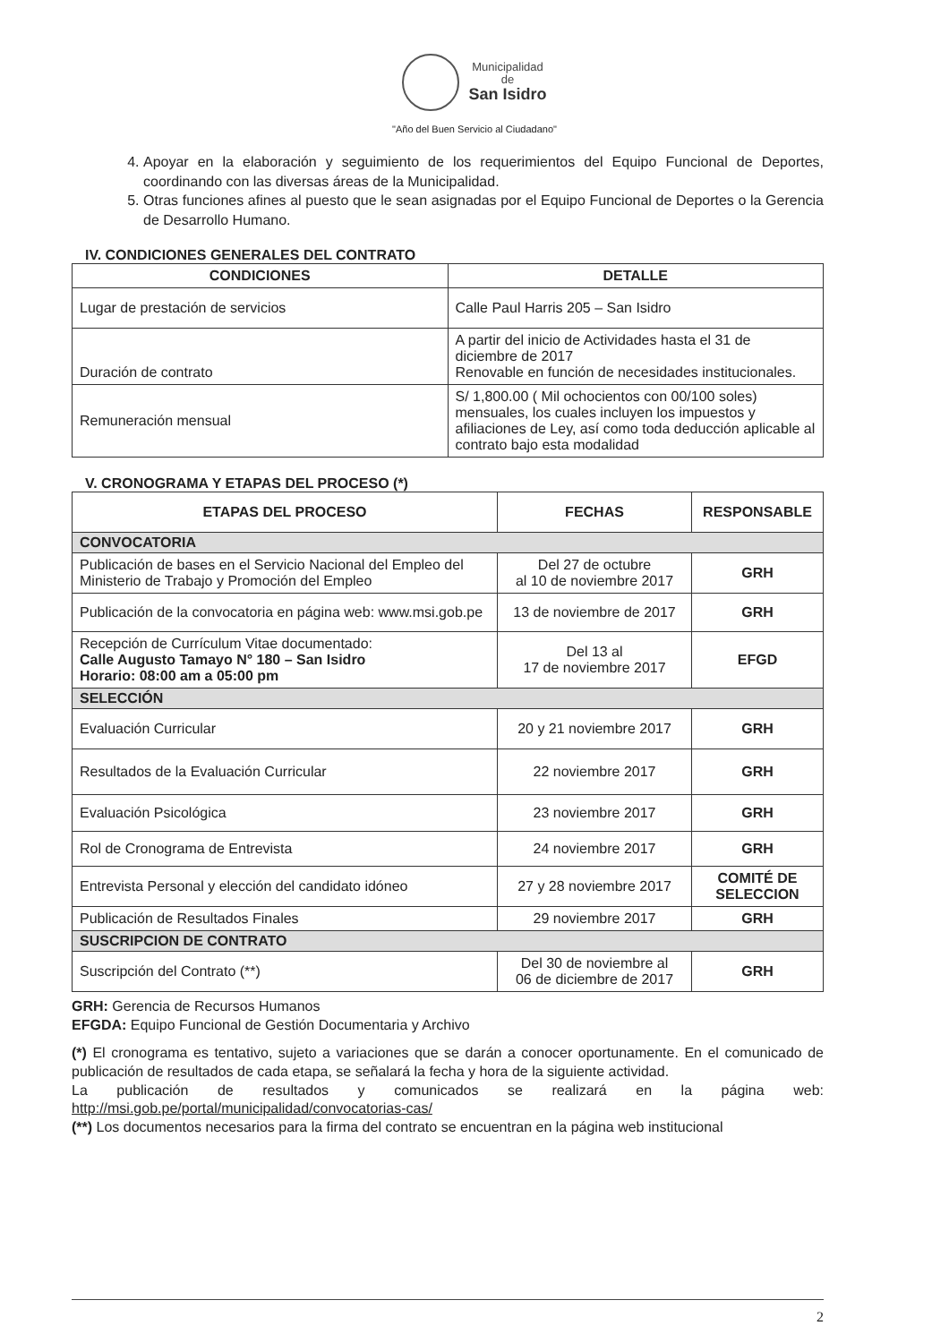Municipalidad
de
San Isidro
"Año del Buen Servicio al Ciudadano"
4. Apoyar en la elaboración y seguimiento de los requerimientos del Equipo Funcional de Deportes, coordinando con las diversas áreas de la Municipalidad.
5. Otras funciones afines al puesto que le sean asignadas por el Equipo Funcional de Deportes o la Gerencia de Desarrollo Humano.
IV. CONDICIONES GENERALES DEL CONTRATO
| CONDICIONES | DETALLE |
| --- | --- |
| Lugar de prestación de servicios | Calle Paul Harris 205 – San Isidro |
| Duración de contrato | A partir del inicio de Actividades hasta el 31 de diciembre de 2017 Renovable en función de necesidades institucionales. |
| Remuneración mensual | S/ 1,800.00 ( Mil ochocientos con 00/100 soles) mensuales, los cuales incluyen los impuestos y afiliaciones de Ley, así como toda deducción aplicable al contrato bajo esta modalidad |
V. CRONOGRAMA Y ETAPAS DEL PROCESO (*)
| ETAPAS DEL PROCESO | FECHAS | RESPONSABLE |
| --- | --- | --- |
| CONVOCATORIA | | |
| Publicación de bases en el Servicio Nacional del Empleo del Ministerio de Trabajo y Promoción del Empleo | Del 27 de octubre al 10 de noviembre 2017 | GRH |
| Publicación de la convocatoria en página web: www.msi.gob.pe | 13 de noviembre de 2017 | GRH |
| Recepción de Currículum Vitae documentado: Calle Augusto Tamayo N° 180 – San Isidro Horario: 08:00 am a 05:00 pm | Del 13 al 17 de noviembre 2017 | EFGD |
| SELECCIÓN | | |
| Evaluación Curricular | 20 y 21 noviembre 2017 | GRH |
| Resultados de la Evaluación Curricular | 22 noviembre 2017 | GRH |
| Evaluación Psicológica | 23 noviembre 2017 | GRH |
| Rol de Cronograma de Entrevista | 24 noviembre 2017 | GRH |
| Entrevista Personal y elección del candidato idóneo | 27 y 28 noviembre 2017 | COMITÉ DE SELECCION |
| Publicación de Resultados Finales | 29 noviembre 2017 | GRH |
| SUSCRIPCION DE CONTRATO | | |
| Suscripción del Contrato (**) | Del 30 de noviembre al 06 de diciembre de 2017 | GRH |
GRH: Gerencia de Recursos Humanos
EFGDA: Equipo Funcional de Gestión Documentaria y Archivo
(*) El cronograma es tentativo, sujeto a variaciones que se darán a conocer oportunamente. En el comunicado de publicación de resultados de cada etapa, se señalará la fecha y hora de la siguiente actividad.
La publicación de resultados y comunicados se realizará en la página web: http://msi.gob.pe/portal/municipalidad/convocatorias-cas/
(**) Los documentos necesarios para la firma del contrato se encuentran en la página web institucional
2